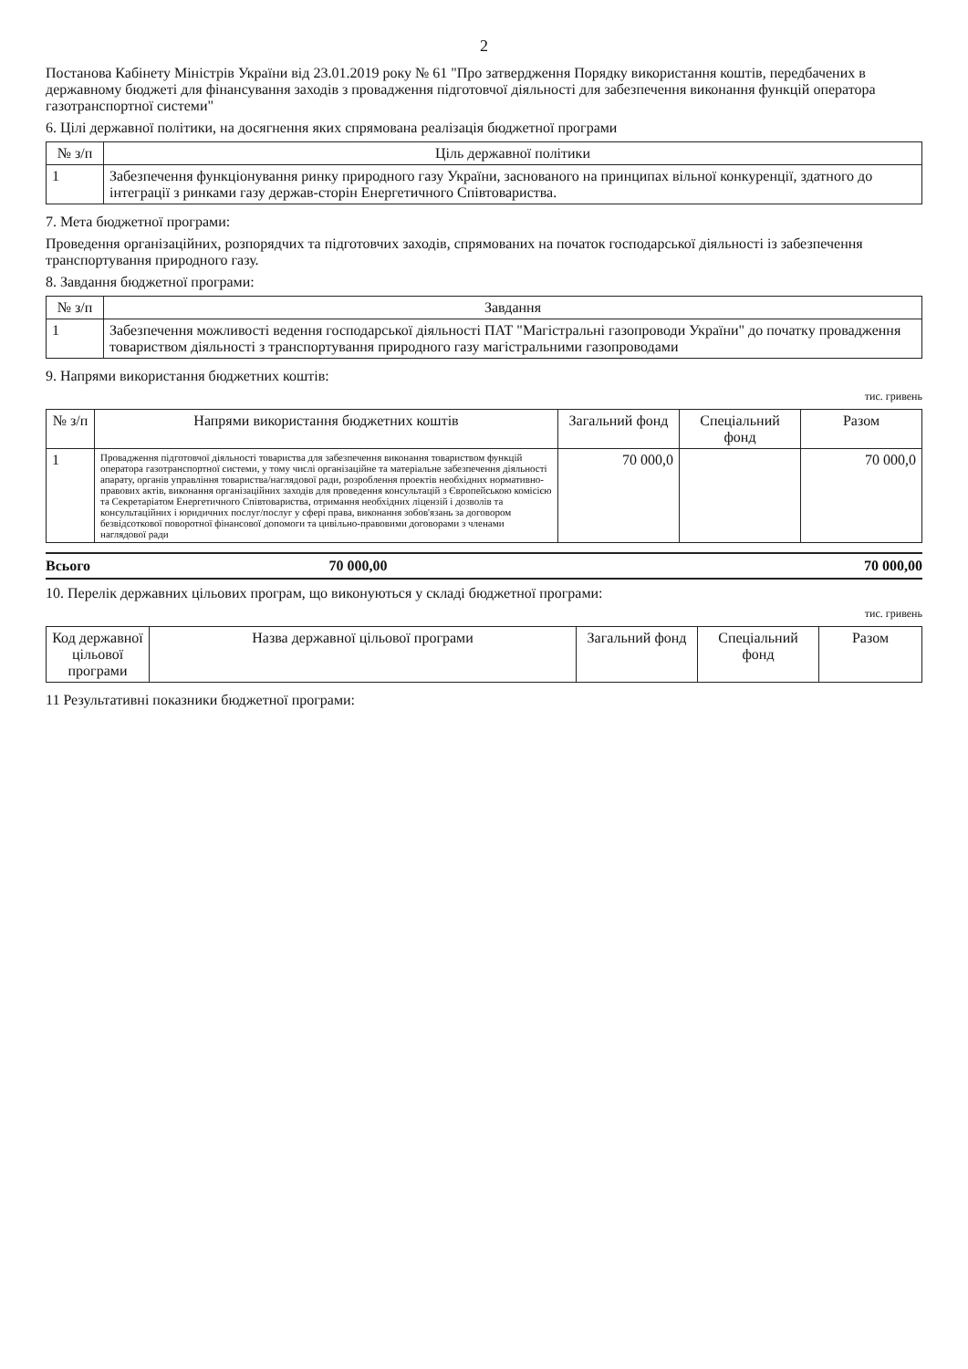2
Постанова Кабінету Міністрів України від 23.01.2019 року № 61 "Про затвердження Порядку використання коштів, передбачених в державному бюджеті для фінансування заходів з провадження підготовчої діяльності для забезпечення виконання функцій оператора газотранспортної системи"
6. Цілі державної політики, на досягнення яких спрямована реалізація бюджетної програми
| № з/п | Ціль державної політики |
| --- | --- |
| 1 | Забезпечення функціонування ринку природного газу України, заснованого на принципах вільної конкуренції, здатного до інтеграції з ринками газу держав-сторін Енергетичного Співтовариства. |
7. Мета бюджетної програми:
Проведення організаційних, розпорядчих та підготовчих заходів, спрямованих на початок господарської діяльності із забезпечення транспортування природного газу.
8. Завдання бюджетної програми:
| № з/п | Завдання |
| --- | --- |
| 1 | Забезпечення можливості ведення господарської діяльності ПАТ "Магістральні газопроводи України" до початку провадження товариством діяльності з транспортування природного газу магістральними газопроводами |
9. Напрями використання бюджетних коштів:
тис. гривень
| № з/п | Напрями використання бюджетних коштів | Загальний фонд | Спеціальний фонд | Разом |
| --- | --- | --- | --- | --- |
| 1 | Провадження підготовчої діяльності товариства для забезпечення виконання товариством функцій оператора газотранспортної системи, у тому числі організаційне та матеріальне забезпечення діяльності апарату, органів управління товариства/наглядової ради, розроблення проектів необхідних нормативно-правових актів, виконання організаційних заходів для проведення консультацій з Європейською комісією та Секретаріатом Енергетичного Співтовариства, отримання необхідних ліцензій і дозволів та консультаційних і юридичних послуг/послуг у сфері права, виконання зобов'язань за договором безвідсоткової поворотної фінансової допомоги та цивільно-правовими договорами з членами наглядової ради | 70 000,0 | | 70 000,0 |
Всього 70 000,00 70 000,00
10. Перелік державних цільових програм, що виконуються у складі бюджетної програми:
тис. гривень
| Код державної цільової програми | Назва державної цільової програми | Загальний фонд | Спеціальний фонд | Разом |
| --- | --- | --- | --- | --- |
11 Результативні показники бюджетної програми: